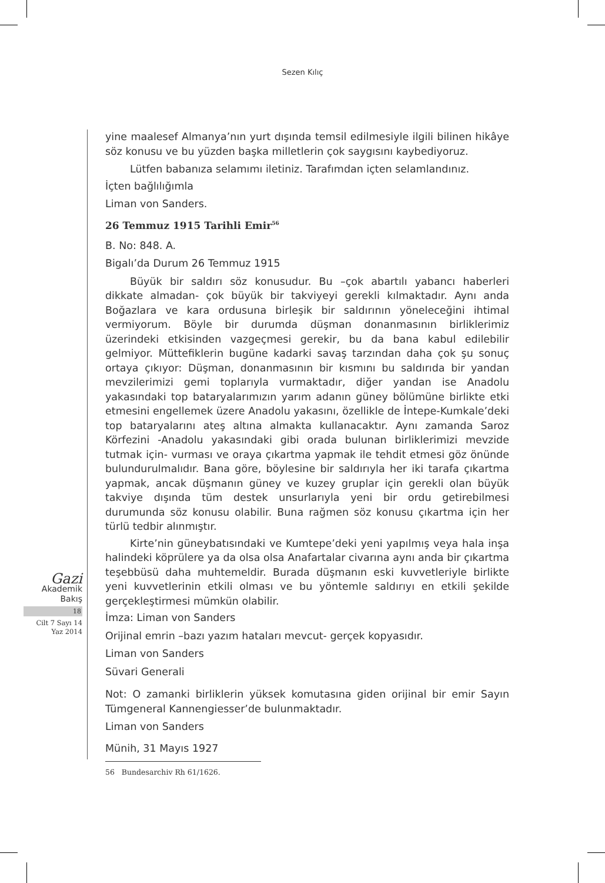Sezen Kılıç
yine maalesef Almanya’nın yurt dışında temsil edilmesiyle ilgili bilinen hikâye söz konusu ve bu yüzden başka milletlerin çok saygısını kaybediyoruz.
Lütfen babanıza selamımı iletiniz. Tarafımdan içten selamlandınız.
İçten bağlılığımla
Liman von Sanders.
26 Temmuz 1915 Tarihli Emir<sup>56</sup>
B. No: 848. A.
Bigalı’da Durum 26 Temmuz 1915
Büyük bir saldırı söz konusudur. Bu –çok abartılı yabancı haberleri dikkate almadan- çok büyük bir takviyeyi gerekli kılmaktadır. Aynı anda Boğazlara ve kara ordusuna birleşik bir saldırının yöneleceğini ihtimal vermiyorum. Böyle bir durumda düşman donanmasının birliklerimiz üzerindeki etkisinden vazgeçmesi gerekir, bu da bana kabul edilebilir gelmiyor. Müttefiklerin bugüne kadarki savaş tarzından daha çok şu sonuç ortaya çıkıyor: Düşman, donanmasının bir kısmını bu saldırıda bir yandan mevzilerimizi gemi toplarıyla vurmaktadır, diğer yandan ise Anadolu yakasındaki top bataryalarımızın yarım adanın güney bölümüne birlikte etki etmesini engellemek üzere Anadolu yakasını, özellikle de İntepe-Kumkale’deki top bataryalarını ateş altına almakta kullanacaktır. Aynı zamanda Saroz Körfezini -Anadolu yakasındaki gibi orada bulunan birliklerimizi mevzide tutmak için- vurması ve oraya çıkartma yapmak ile tehdit etmesi göz önünde bulundurulmalıdır. Bana göre, böylesine bir saldırıyla her iki tarafa çıkartma yapmak, ancak düşmanın güney ve kuzey gruplar için gerekli olan büyük takviye dışında tüm destek unsurlarıyla yeni bir ordu getirebilmesi durumunda söz konusu olabilir. Buna rağmen söz konusu çıkartma için her türlü tedbir alınmıştır.
Kirte’nin güneybatısındaki ve Kumtepe’deki yeni yapılmış veya hala inşa halindeki köprülere ya da olsa olsa Anafartalar civarına aynı anda bir çıkartma teşebbüsü daha muhtemeldir. Burada düşmanın eski kuvvetleriyle birlikte yeni kuvvetlerinin etkili olması ve bu yöntemle saldırıyı en etkili şekilde gerçekleştirmesi mümkün olabilir.
İmza: Liman von Sanders
Orijinal emrin –bazı yazım hataları mevcut- gerçek kopyasıdır.
Liman von Sanders
Süvari Generali
Not: O zamanki birliklerin yüksek komutasına giden orijinal bir emir Sayın Tümgeneral Kannengiesser’de bulunmaktadır.
Liman von Sanders
Münih, 31 Mayıs 1927
56 Bundesarchiv Rh 61/1626.
Gazi
Akademik
Bakış
18
Cilt 7 Sayı 14
Yaz 2014